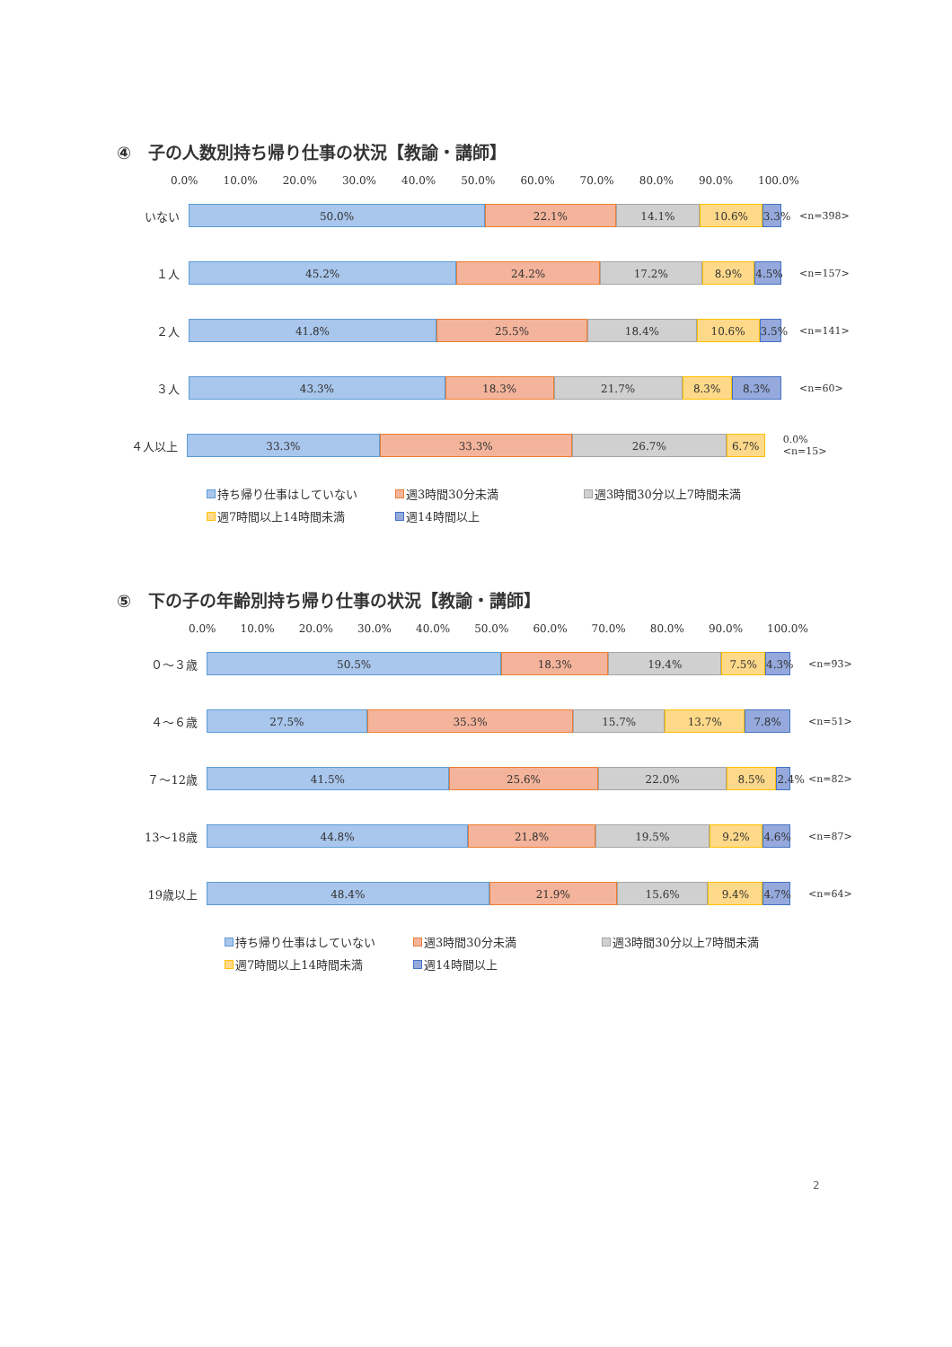④　子の人数別持ち帰り仕事の状況【教諭・講師】
0.0% 10.0% 20.0% 30.0% 40.0% 50.0% 60.0% 70.0% 80.0% 90.0% 100.0%
いない
50.0% 22.1% 14.1% 10.6% 3.3%
<n=398>
１人
45.2% 24.2% 17.2% 8.9% 4.5%
<n=157>
２人
41.8% 25.5% 18.4% 10.6% 3.5%
<n=141>
３人
43.3% 18.3% 21.7% 8.3% 8.3%
<n=60>
４人以上
33.3% 33.3% 26.7% 6.7%
0.0% <n=15>
持ち帰り仕事はしていない 週3時間30分未満 週3時間30分以上7時間未満 週7時間以上14時間未満 週14時間以上
⑤　下の子の年齢別持ち帰り仕事の状況【教諭・講師】
0.0% 10.0% 20.0% 30.0% 40.0% 50.0% 60.0% 70.0% 80.0% 90.0% 100.0%
０～３歳
50.5% 18.3% 19.4% 7.5% 4.3%
<n=93>
４～６歳
27.5% 35.3% 15.7% 13.7% 7.8%
<n=51>
７～12歳
41.5% 25.6% 22.0% 8.5% 2.4%
<n=82>
13～18歳
44.8% 21.8% 19.5% 9.2% 4.6%
<n=87>
19歳以上
48.4% 21.9% 15.6% 9.4% 4.7%
<n=64>
持ち帰り仕事はしていない 週3時間30分未満 週3時間30分以上7時間未満 週7時間以上14時間未満 週14時間以上
2